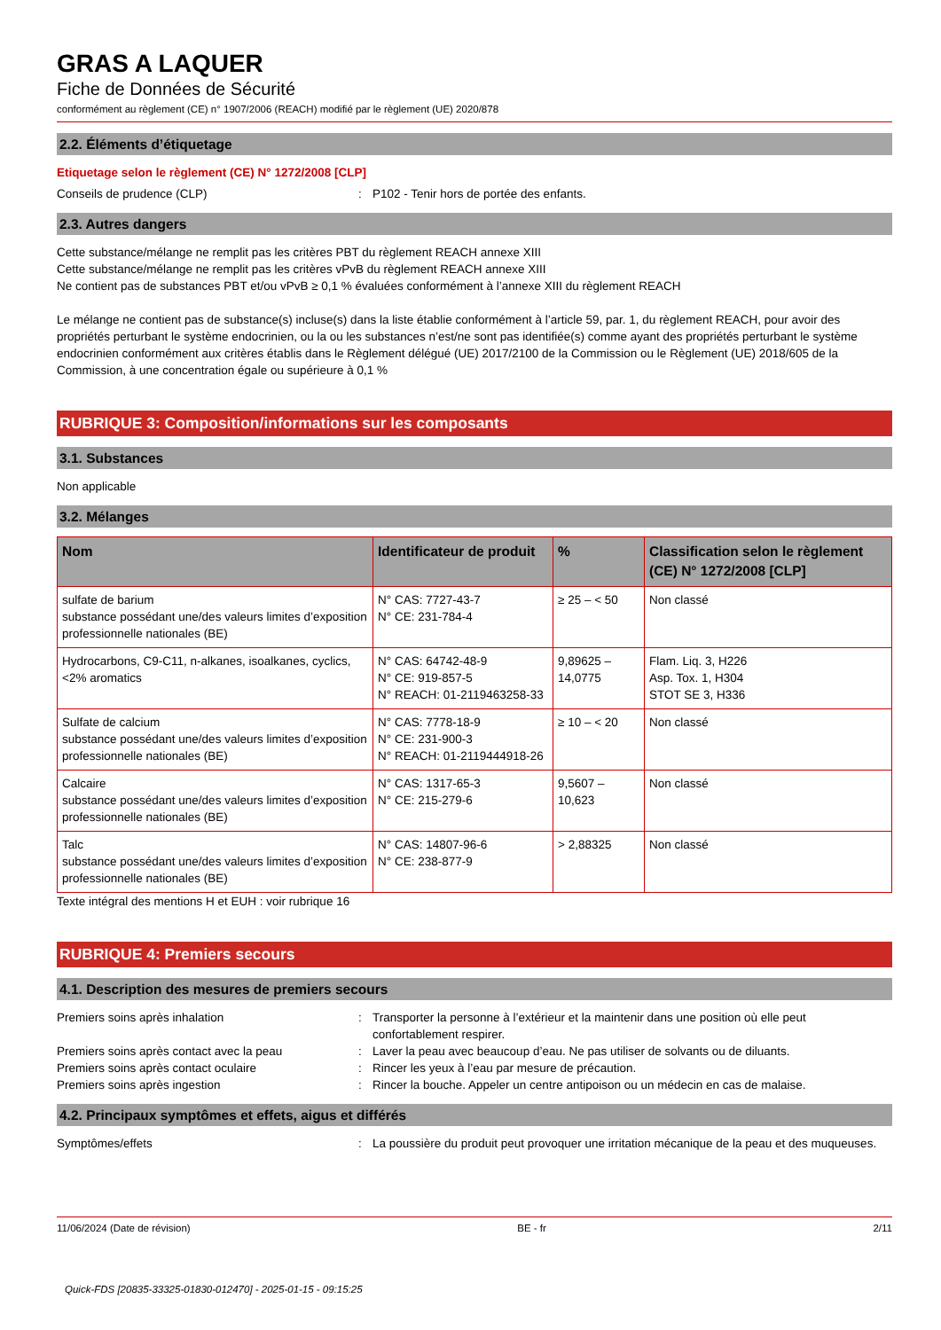GRAS A LAQUER
Fiche de Données de Sécurité
conformément au règlement (CE) n° 1907/2006 (REACH) modifié par le règlement (UE) 2020/878
2.2. Éléments d’étiquetage
Etiquetage selon le règlement (CE) N° 1272/2008 [CLP]
Conseils de prudence (CLP) : P102 - Tenir hors de portée des enfants.
2.3. Autres dangers
Cette substance/mélange ne remplit pas les critères PBT du règlement REACH annexe XIII
Cette substance/mélange ne remplit pas les critères vPvB du règlement REACH annexe XIII
Ne contient pas de substances PBT et/ou vPvB ≥ 0,1 % évaluées conformément à l’annexe XIII du règlement REACH
Le mélange ne contient pas de substance(s) incluse(s) dans la liste établie conformément à l’article 59, par. 1, du règlement REACH, pour avoir des propriétés perturbant le système endocrinien, ou la ou les substances n’est/ne sont pas identifiée(s) comme ayant des propriétés perturbant le système endocrinien conformément aux critères établis dans le Règlement délégué (UE) 2017/2100 de la Commission ou le Règlement (UE) 2018/605 de la Commission, à une concentration égale ou supérieure à 0,1 %
RUBRIQUE 3: Composition/informations sur les composants
3.1. Substances
Non applicable
3.2. Mélanges
| Nom | Identificateur de produit | % | Classification selon le règlement (CE) N° 1272/2008 [CLP] |
| --- | --- | --- | --- |
| sulfate de barium substance possédant une/des valeurs limites d’exposition professionnelle nationales (BE) | N° CAS: 7727-43-7 N° CE: 231-784-4 | ≥ 25 – < 50 | Non classé |
| Hydrocarbons, C9-C11, n-alkanes, isoalkanes, cyclics, <2% aromatics | N° CAS: 64742-48-9 N° CE: 919-857-5 N° REACH: 01-2119463258-33 | 9,89625 – 14,0775 | Flam. Liq. 3, H226 Asp. Tox. 1, H304 STOT SE 3, H336 |
| Sulfate de calcium substance possédant une/des valeurs limites d’exposition professionnelle nationales (BE) | N° CAS: 7778-18-9 N° CE: 231-900-3 N° REACH: 01-2119444918-26 | ≥ 10 – < 20 | Non classé |
| Calcaire substance possédant une/des valeurs limites d’exposition professionnelle nationales (BE) | N° CAS: 1317-65-3 N° CE: 215-279-6 | 9,5607 – 10,623 | Non classé |
| Talc substance possédant une/des valeurs limites d’exposition professionnelle nationales (BE) | N° CAS: 14807-96-6 N° CE: 238-877-9 | > 2,88325 | Non classé |
Texte intégral des mentions H et EUH : voir rubrique 16
RUBRIQUE 4: Premiers secours
4.1. Description des mesures de premiers secours
Premiers soins après inhalation : Transporter la personne à l’extérieur et la maintenir dans une position où elle peut confortablement respirer.
Premiers soins après contact avec la peau : Laver la peau avec beaucoup d’eau. Ne pas utiliser de solvants ou de diluants.
Premiers soins après contact oculaire : Rincer les yeux à l’eau par mesure de précaution.
Premiers soins après ingestion : Rincer la bouche. Appeler un centre antipoison ou un médecin en cas de malaise.
4.2. Principaux symptômes et effets, aigus et différés
Symptômes/effets : La poussière du produit peut provoquer une irritation mécanique de la peau et des muqueuses.
11/06/2024 (Date de révision) BE - fr 2/11
Quick-FDS [20835-33325-01830-012470] - 2025-01-15 - 09:15:25